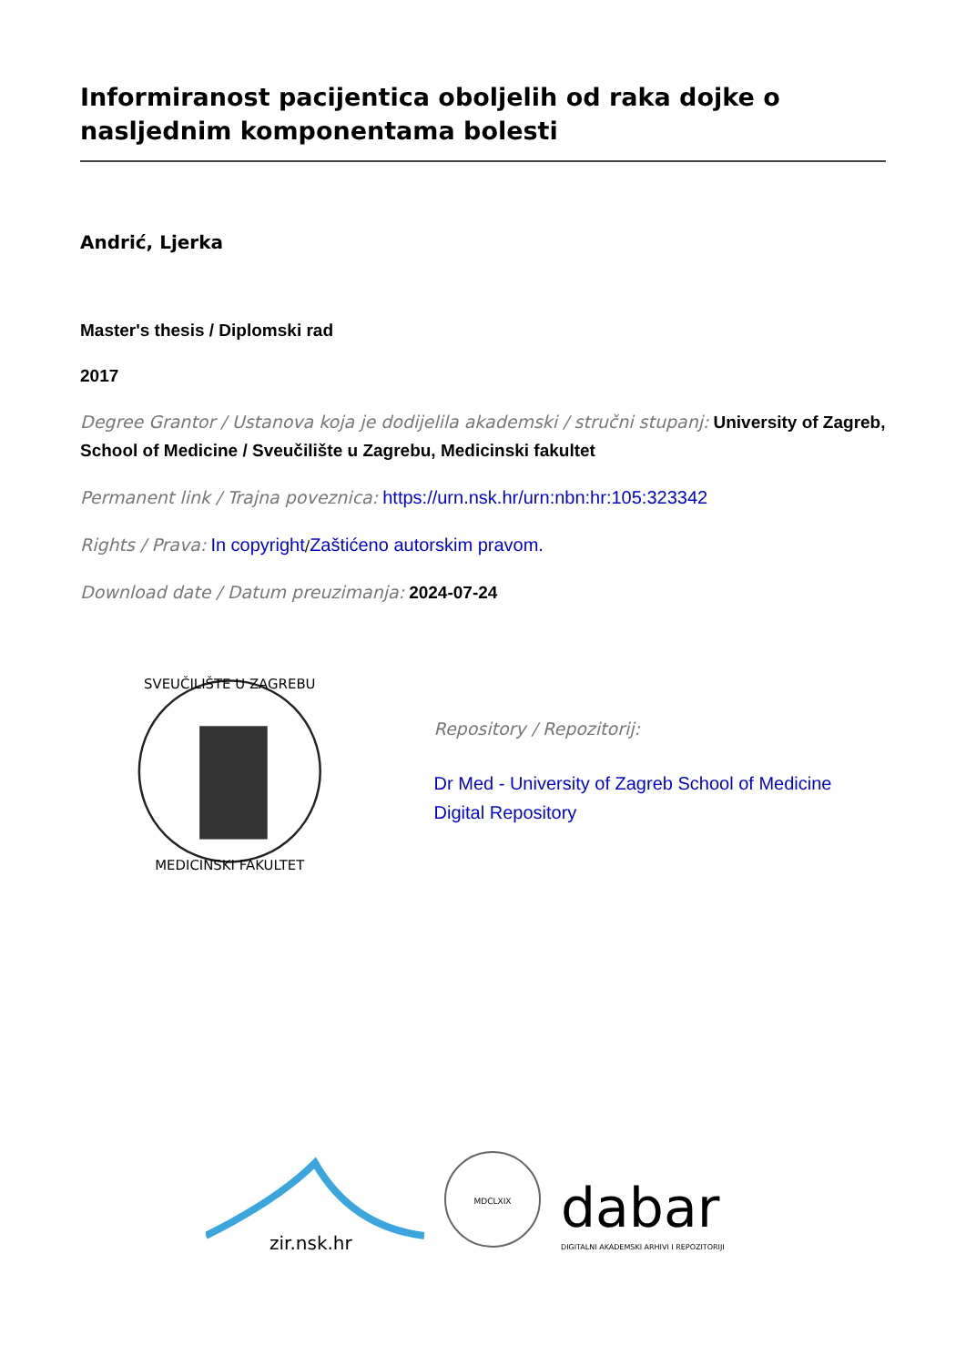Informiranost pacijentica oboljelih od raka dojke o nasljednim komponentama bolesti
Andrić, Ljerka
Master's thesis / Diplomski rad
2017
Degree Grantor / Ustanova koja je dodijelila akademski / stručni stupanj: University of Zagreb, School of Medicine / Sveučilište u Zagrebu, Medicinski fakultet
Permanent link / Trajna poveznica: https://urn.nsk.hr/urn:nbn:hr:105:323342
Rights / Prava: In copyright/Zaštićeno autorskim pravom.
Download date / Datum preuzimanja: 2024-07-24
SVEUČILIŠTE U ZAGREBU
MEDICINSKI FAKULTET
Repository / Repozitorij:
Dr Med - University of Zagreb School of Medicine Digital Repository
zir.nsk.hr
MDCLXIX
dabar
DIGITALNI AKADEMSKI ARHIVI I REPOZITORIJI